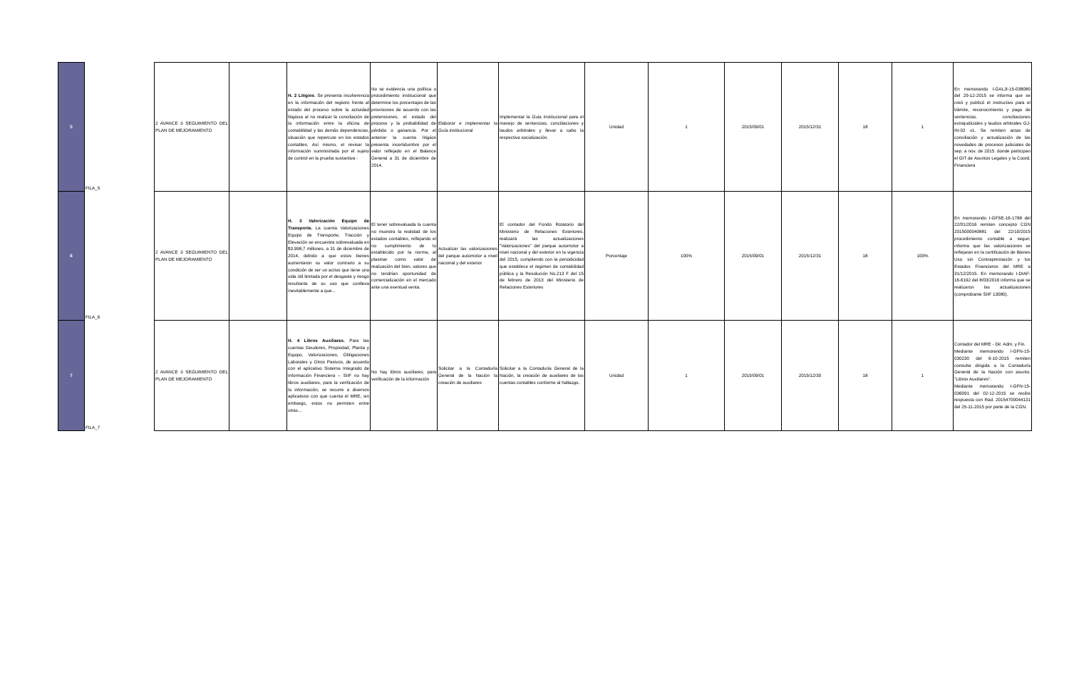| 5 | FILA_5 | | 2 AVANCE ó SEGUIMIENTO DEL PLAN DE MEJORAMIENTO | | H. 2 Litigios . Se presenta incoherencia en la información del registro frente al estado del proceso sobre la actividad litigiosa al no realizar la conciliación de la información entre la oficina de contabilidad y las demás dependencias, situación que repercute en los estados contables. Así mismo, el revisar la información suministrada por el sujeto de control en la prueba sustantiva - | No se evidencia una política o procedimiento institucional que determine los porcentajes de las provisiones de acuerdo con las pretensiones; el estado del proceso y la probabilidad de pérdida o ganancia. Por el anterior la cuenta litigiios presenta incertidumbre por el valor reflejado en el Balance General a 31 de diciembre de 2014. | Elaborar e implementar la Guía institucional | Implementar la Guia Institucional para el manejo de sentencias, conciliaciones y laudos arbitrales y llevar a cabo la respectiva socialización. | Unidad | 1 | 2015/09/01 | 2015/12/31 | 18 | 1 | En memorando I-GALJI-15-038080 del 29-12-2015 se informa que se creó y publicó el instructivo para el trámite, reconocimiento y pago de sentencias, conciliaciones extrajudiciales y laudos arbitrales GJ-IN-02 v1. Se remiten actas de conciliación y actualización de las novedades de procesos judiciales de sep. a nov. de 2015. donde participan el GIT de Asuntos Legales y la Coord. Financiera |
| 6 | FILA_6 | | 2 AVANCE ó SEGUIMIENTO DEL PLAN DE MEJORAMIENTO | | H. 3 Valorización Equipo de Transporte. La cuenta Valorizaciones Equipo de Transporte, Tracción y Elevación se encuentra sobrevaluada en $3.998,7 millones, a 31 de diciembre de 2014, debido a que estos bienes aumentaron su valor contrario a su condición de ser un activo que tiene una vida útil limitada por el desgaste y riesgo resultante de su uso que conlleva inevitablemente a que... | El tener sobrevaluada la cuenta no muestra la realidad de los estados contables, reflejando el no cumplimiento de lo establecido por la norma, al plasmar como valor de realización del bien, valores que no tendrían oportunidad de comercialización en el mercado ante una eventual venta. | Actualizar las valorizaciones del parque automotor a nivel nacional y del exterior | El contador del Fondo Rotatorio del Ministerio de Relaciones Exteriores, realizará las actualizaciones "Valorizaciones" del parque automotor a nivel nacional y del exterior en la vigencia del 2015, cumpliendo con la periodicidad que establece el regimen de contabilidad pública y la Resolución No.213 F del 15 de febrero de 2013 del Ministerio de Relaciones Exteriores | Porcentaje | 100% | 2015/09/01 | 2015/12/31 | 18 | 100% | En memorando I-GFSE-16-1788 del 22/01/2016 remiten concepto CGN 2015000040881 del 22/10/2015 procedimiento contable a seguir, informa que las valorizaciones se reflejaran en la certificación de Bienes Uso sin Contraprestación y los Estados Financieros del MRE a 31/12/2015. En memorando I-DIAF-16-6192 del 8/03/2016 informa que se realizaron las actualizaciones (comprobante SIIF 13080). |
| 7 | FILA_7 | | 2 AVANCE ó SEGUIMIENTO DEL PLAN DE MEJORAMIENTO | | H. 4 Libros Auxiliares. Para las cuentas Deudores, Propiedad, Planta y Equipo, Valorizaciones, Obligaciones Laborales y Otros Pasivos, de acuerdo con el aplicativo Sistema Integrado de Información Financiera – SIIF no hay libros auxiliares, para la verificación de la información; se recurre a diversos aplicativos con que cuenta el MRE, sin embargo, estos no permiten entre otras... | No hay libros auxiliares, para verificación de la información | Solicitar a la Contaduría General de la Nación la creación de auxiliares | Solicitar a la Contaduría General de la Nación, la creación de auxiliares de las cuentas contables conforme al hallazgo. | Unidad | 1 | 2015/09/01 | 2015/12/30 | 18 | 1 | Contador del MRE - Dir. Adm. y Fin. Mediante memorando I-GFN-15-030230 del 6-10-2015 remiten consulta dirigida a la Contaduría General de la Nación con asunto: "Libros Auxiliares". Mediante memorando I-GFN-15-036091 del 02-12-2015 se recibe respuesta con Rad. 20154700044131 del 25-11-2015 por parte de la CGN. |